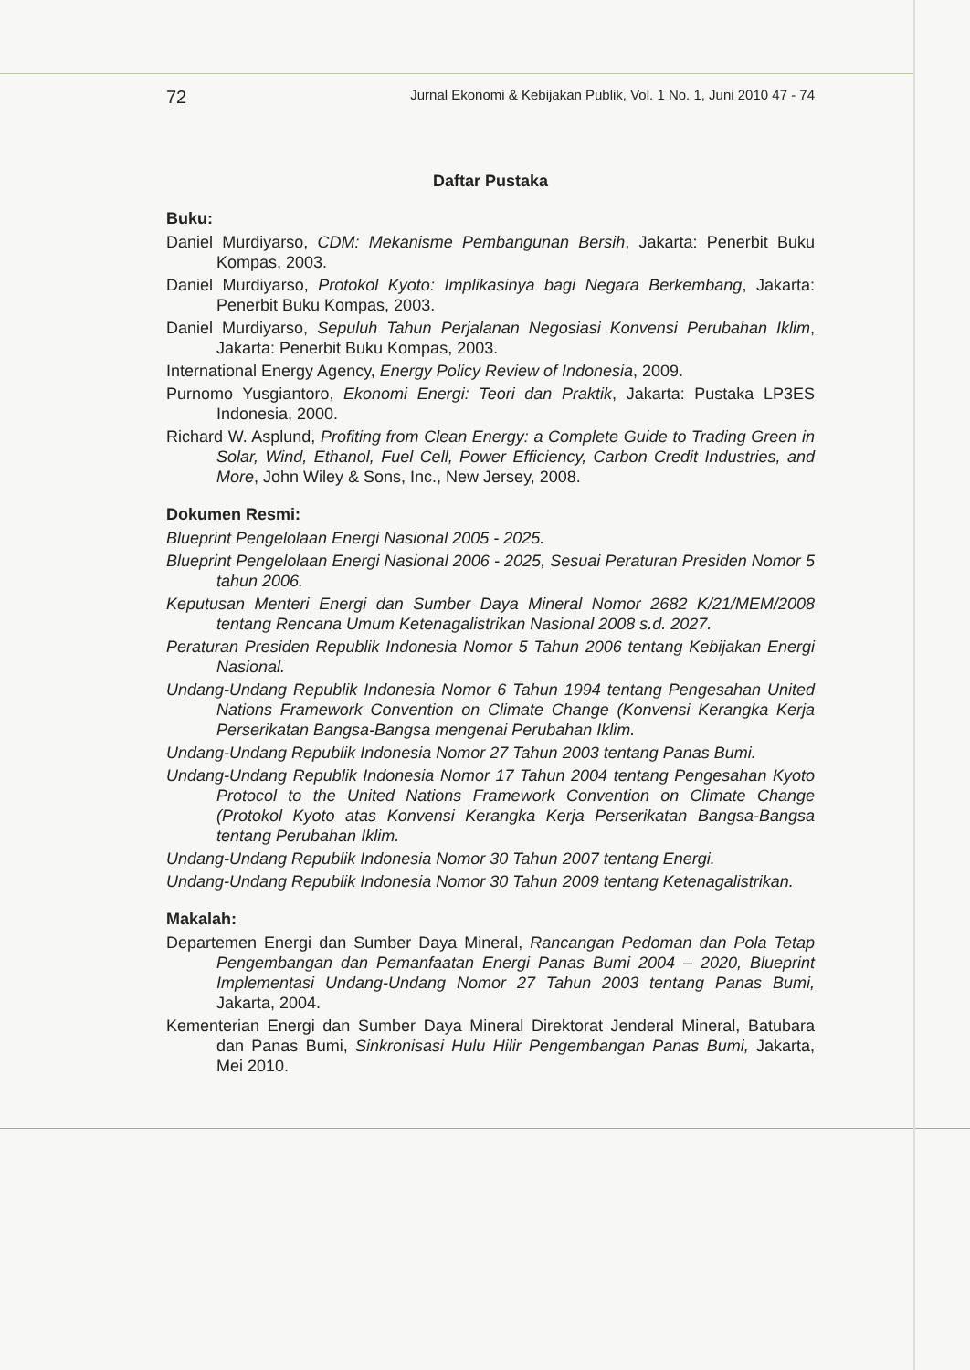72 Jurnal Ekonomi & Kebijakan Publik, Vol. 1 No. 1, Juni 2010 47 - 74
Daftar Pustaka
Buku:
Daniel Murdiyarso, CDM: Mekanisme Pembangunan Bersih, Jakarta: Penerbit Buku Kompas, 2003.
Daniel Murdiyarso, Protokol Kyoto: Implikasinya bagi Negara Berkembang, Jakarta: Penerbit Buku Kompas, 2003.
Daniel Murdiyarso, Sepuluh Tahun Perjalanan Negosiasi Konvensi Perubahan Iklim, Jakarta: Penerbit Buku Kompas, 2003.
International Energy Agency, Energy Policy Review of Indonesia, 2009.
Purnomo Yusgiantoro, Ekonomi Energi: Teori dan Praktik, Jakarta: Pustaka LP3ES Indonesia, 2000.
Richard W. Asplund, Profiting from Clean Energy: a Complete Guide to Trading Green in Solar, Wind, Ethanol, Fuel Cell, Power Efficiency, Carbon Credit Industries, and More, John Wiley & Sons, Inc., New Jersey, 2008.
Dokumen Resmi:
Blueprint Pengelolaan Energi Nasional 2005 - 2025.
Blueprint Pengelolaan Energi Nasional 2006 - 2025, Sesuai Peraturan Presiden Nomor 5 tahun 2006.
Keputusan Menteri Energi dan Sumber Daya Mineral Nomor 2682 K/21/MEM/2008 tentang Rencana Umum Ketenagalistrikan Nasional 2008 s.d. 2027.
Peraturan Presiden Republik Indonesia Nomor 5 Tahun 2006 tentang Kebijakan Energi Nasional.
Undang-Undang Republik Indonesia Nomor 6 Tahun 1994 tentang Pengesahan United Nations Framework Convention on Climate Change (Konvensi Kerangka Kerja Perserikatan Bangsa-Bangsa mengenai Perubahan Iklim.
Undang-Undang Republik Indonesia Nomor 27 Tahun 2003 tentang Panas Bumi.
Undang-Undang Republik Indonesia Nomor 17 Tahun 2004 tentang Pengesahan Kyoto Protocol to the United Nations Framework Convention on Climate Change (Protokol Kyoto atas Konvensi Kerangka Kerja Perserikatan Bangsa-Bangsa tentang Perubahan Iklim.
Undang-Undang Republik Indonesia Nomor 30 Tahun 2007 tentang Energi.
Undang-Undang Republik Indonesia Nomor 30 Tahun 2009 tentang Ketenagalistrikan.
Makalah:
Departemen Energi dan Sumber Daya Mineral, Rancangan Pedoman dan Pola Tetap Pengembangan dan Pemanfaatan Energi Panas Bumi 2004 – 2020, Blueprint Implementasi Undang-Undang Nomor 27 Tahun 2003 tentang Panas Bumi, Jakarta, 2004.
Kementerian Energi dan Sumber Daya Mineral Direktorat Jenderal Mineral, Batubara dan Panas Bumi, Sinkronisasi Hulu Hilir Pengembangan Panas Bumi, Jakarta, Mei 2010.